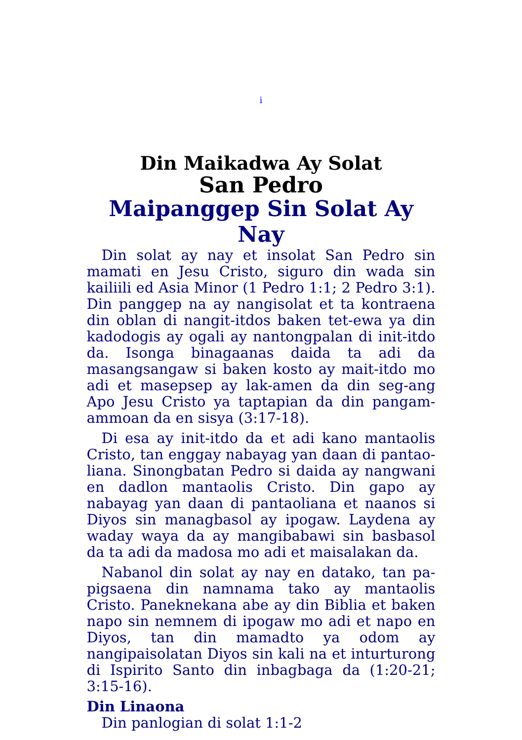i
Din Maikadwa Ay Solat
San Pedro
Maipanggep Sin Solat Ay Nay
Din solat ay nay et insolat San Pedro sin mamati en Jesu Cristo, siguro din wada sin kailiili ed Asia Minor (1 Pedro 1:1; 2 Pedro 3:1). Din panggep na ay nangisolat et ta kontraena din oblan di nangit-itdos baken tet-ewa ya din kadodogis ay ogali ay nantongpalan di init-itdo da. Isonga binagaanas daida ta adi da masangsangaw si baken kosto ay mait-itdo mo adi et masepsep ay lak-amen da din seg-ang Apo Jesu Cristo ya taptapian da din pangam-ammoan da en sisya (3:17-18).
Di esa ay init-itdo da et adi kano mantaolis Cristo, tan enggay nabayag yan daan di pantao-liana. Sinongbatan Pedro si daida ay nangwani en dadlon mantaolis Cristo. Din gapo ay nabayag yan daan di pantaoliana et naanos si Diyos sin managbasol ay ipogaw. Laydena ay waday waya da ay mangibabawi sin basbasol da ta adi da madosa mo adi et maisalakan da.
Nabanol din solat ay nay en datako, tan pa-pigsaena din namnama tako ay mantaolis Cristo. Paneknekana abe ay din Biblia et baken napo sin nemnem di ipogaw mo adi et napo en Diyos, tan din mamadto ya odom ay nangipaisolatan Diyos sin kali na et inturturong di Ispirito Santo din inbagbaga da (1:20-21; 3:15-16).
Din Linaona
Din panlogian di solat 1:1-2